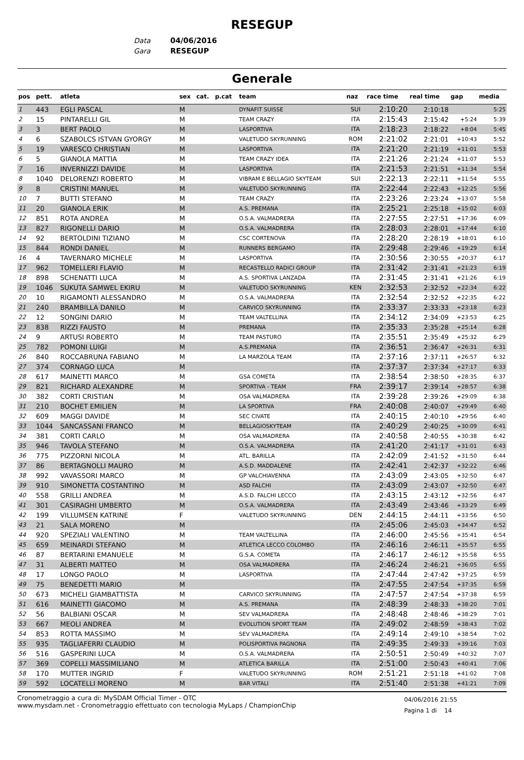RESEGUP
Data 04/06/2016
Gara RESEGUP
Generale
| pos | pett. | atleta | sex | cat. | p.cat | team | naz | race time | real time | gap | media |
| --- | --- | --- | --- | --- | --- | --- | --- | --- | --- | --- | --- |
| 1 | 443 | EGLI PASCAL | M | | | DYNAFIT SUISSE | SUI | 2:10:20 | 2:10:18 | | 5:25 |
| 2 | 15 | PINTARELLI GIL | M | | | TEAM CRAZY | ITA | 2:15:43 | 2:15:42 | +5:24 | 5:39 |
| 3 | 3 | BERT PAOLO | M | | | LASPORTIVA | ITA | 2:18:23 | 2:18:22 | +8:04 | 5:45 |
| 4 | 6 | SZABOLCS ISTVAN GYORGY | M | | | VALETUDO SKYRUNNING | ROM | 2:21:02 | 2:21:01 | +10:43 | 5:52 |
| 5 | 19 | VARESCO CHRISTIAN | M | | | LASPORTIVA | ITA | 2:21:20 | 2:21:19 | +11:01 | 5:53 |
| 6 | 5 | GIANOLA MATTIA | M | | | TEAM CRAZY IDEA | ITA | 2:21:26 | 2:21:24 | +11:07 | 5:53 |
| 7 | 16 | INVERNIZZI DAVIDE | M | | | LASPORTIVA | ITA | 2:21:53 | 2:21:51 | +11:34 | 5:54 |
| 8 | 1040 | DELORENZI ROBERTO | M | | | VIBRAM E BELLAGIO SKYTEAM | SUI | 2:22:13 | 2:22:11 | +11:54 | 5:55 |
| 9 | 8 | CRISTINI MANUEL | M | | | VALETUDO SKYRUNNING | ITA | 2:22:44 | 2:22:43 | +12:25 | 5:56 |
| 10 | 7 | BUTTI STEFANO | M | | | TEAM CRAZY | ITA | 2:23:26 | 2:23:24 | +13:07 | 5:58 |
| 11 | 20 | GIANOLA ERIK | M | | | A.S. PREMANA | ITA | 2:25:21 | 2:25:18 | +15:02 | 6:03 |
| 12 | 851 | ROTA ANDREA | M | | | O.S.A. VALMADRERA | ITA | 2:27:55 | 2:27:51 | +17:36 | 6:09 |
| 13 | 827 | RIGONELLI DARIO | M | | | O.S.A. VALMADRERA | ITA | 2:28:03 | 2:28:01 | +17:44 | 6:10 |
| 14 | 92 | BERTOLDINI TIZIANO | M | | | CSC CORTENOVA | ITA | 2:28:20 | 2:28:19 | +18:01 | 6:10 |
| 15 | 844 | RONDI DANIEL | M | | | RUNNERS BERGAMO | ITA | 2:29:48 | 2:29:46 | +19:29 | 6:14 |
| 16 | 4 | TAVERNARO MICHELE | M | | | LASPORTIVA | ITA | 2:30:56 | 2:30:55 | +20:37 | 6:17 |
| 17 | 962 | TOMELLERI FLAVIO | M | | | RECASTELLO RADICI GROUP | ITA | 2:31:42 | 2:31:41 | +21:23 | 6:19 |
| 18 | 898 | SCHENATTI LUCA | M | | | A.S. SPORTIVA LANZADA | ITA | 2:31:45 | 2:31:41 | +21:26 | 6:19 |
| 19 | 1046 | SUKUTA SAMWEL EKIRU | M | | | VALETUDO SKYRUNNING | KEN | 2:32:53 | 2:32:52 | +22:34 | 6:22 |
| 20 | 10 | RIGAMONTI ALESSANDRO | M | | | O.S.A. VALMADRERA | ITA | 2:32:54 | 2:32:52 | +22:35 | 6:22 |
| 21 | 240 | BRAMBILLA DANILO | M | | | CARVICO SKYRUNNING | ITA | 2:33:37 | 2:33:33 | +23:18 | 6:23 |
| 22 | 12 | SONGINI DARIO | M | | | TEAM VALTELLINA | ITA | 2:34:12 | 2:34:09 | +23:53 | 6:25 |
| 23 | 838 | RIZZI FAUSTO | M | | | PREMANA | ITA | 2:35:33 | 2:35:28 | +25:14 | 6:28 |
| 24 | 9 | ARTUSI ROBERTO | M | | | TEAM PASTURO | ITA | 2:35:51 | 2:35:49 | +25:32 | 6:29 |
| 25 | 782 | POMONI LUIGI | M | | | A.S.PREMANA | ITA | 2:36:51 | 2:36:47 | +26:31 | 6:31 |
| 26 | 840 | ROCCABRUNA FABIANO | M | | | LA MARZOLA TEAM | ITA | 2:37:16 | 2:37:11 | +26:57 | 6:32 |
| 27 | 374 | CORNAGO LUCA | M | | | | ITA | 2:37:37 | 2:37:34 | +27:17 | 6:33 |
| 28 | 617 | MAINETTI MARCO | M | | | GSA COMETA | ITA | 2:38:54 | 2:38:50 | +28:35 | 6:37 |
| 29 | 821 | RICHARD ALEXANDRE | M | | | SPORTIVA - TEAM | FRA | 2:39:17 | 2:39:14 | +28:57 | 6:38 |
| 30 | 382 | CORTI CRISTIAN | M | | | OSA VALMADRERA | ITA | 2:39:28 | 2:39:26 | +29:09 | 6:38 |
| 31 | 210 | BOCHET EMILIEN | M | | | LA SPORTIVA | FRA | 2:40:08 | 2:40:07 | +29:49 | 6:40 |
| 32 | 609 | MAGGI DAVIDE | M | | | SEC CIVATE | ITA | 2:40:15 | 2:40:10 | +29:56 | 6:40 |
| 33 | 1044 | SANCASSANI FRANCO | M | | | BELLAGIOSKYTEAM | ITA | 2:40:29 | 2:40:25 | +30:09 | 6:41 |
| 34 | 381 | CORTI CARLO | M | | | OSA VALMADRERA | ITA | 2:40:58 | 2:40:55 | +30:38 | 6:42 |
| 35 | 946 | TAVOLA STEFANO | M | | | O.S.A. VALMADRERA | ITA | 2:41:20 | 2:41:17 | +31:01 | 6:43 |
| 36 | 775 | PIZZORNI NICOLA | M | | | ATL. BARILLA | ITA | 2:42:09 | 2:41:52 | +31:50 | 6:44 |
| 37 | 86 | BERTAGNOLLI MAURO | M | | | A.S.D. MADDALENE | ITA | 2:42:41 | 2:42:37 | +32:22 | 6:46 |
| 38 | 992 | VAVASSORI MARCO | M | | | GP VALCHIAVENNA | ITA | 2:43:09 | 2:43:05 | +32:50 | 6:47 |
| 39 | 910 | SIMONETTA COSTANTINO | M | | | ASD FALCHI | ITA | 2:43:09 | 2:43:07 | +32:50 | 6:47 |
| 40 | 558 | GRILLI ANDREA | M | | | A.S.D. FALCHI LECCO | ITA | 2:43:15 | 2:43:12 | +32:56 | 6:47 |
| 41 | 301 | CASIRAGHI UMBERTO | M | | | O.S.A. VALMADRERA | ITA | 2:43:49 | 2:43:46 | +33:29 | 6:49 |
| 42 | 199 | VILLUMSEN KATRINE | F | | | VALETUDO SKYRUNNING | DEN | 2:44:15 | 2:44:11 | +33:56 | 6:50 |
| 43 | 21 | SALA MORENO | M | | | | ITA | 2:45:06 | 2:45:03 | +34:47 | 6:52 |
| 44 | 920 | SPEZIALI VALENTINO | M | | | TEAM VALTELLINA | ITA | 2:46:00 | 2:45:56 | +35:41 | 6:54 |
| 45 | 659 | MEINARDI STEFANO | M | | | ATLETICA LECCO COLOMBO | ITA | 2:46:16 | 2:46:11 | +35:57 | 6:55 |
| 46 | 87 | BERTARINI EMANUELE | M | | | G.S.A. COMETA | ITA | 2:46:17 | 2:46:12 | +35:58 | 6:55 |
| 47 | 31 | ALBERTI MATTEO | M | | | OSA VALMADRERA | ITA | 2:46:24 | 2:46:21 | +36:05 | 6:55 |
| 48 | 17 | LONGO PAOLO | M | | | LASPORTIVA | ITA | 2:47:44 | 2:47:42 | +37:25 | 6:59 |
| 49 | 75 | BENEDETTI MARIO | M | | | | ITA | 2:47:55 | 2:47:54 | +37:35 | 6:59 |
| 50 | 673 | MICHELI GIAMBATTISTA | M | | | CARVICO SKYRUNNING | ITA | 2:47:57 | 2:47:54 | +37:38 | 6:59 |
| 51 | 616 | MAINETTI GIACOMO | M | | | A.S. PREMANA | ITA | 2:48:39 | 2:48:33 | +38:20 | 7:01 |
| 52 | 56 | BALBIANI OSCAR | M | | | SEV VALMADRERA | ITA | 2:48:48 | 2:48:46 | +38:29 | 7:01 |
| 53 | 667 | MEOLI ANDREA | M | | | EVOLUTION SPORT TEAM | ITA | 2:49:02 | 2:48:59 | +38:43 | 7:02 |
| 54 | 853 | ROTTA MASSIMO | M | | | SEV VALMADRERA | ITA | 2:49:14 | 2:49:10 | +38:54 | 7:02 |
| 55 | 935 | TAGLIAFERRI CLAUDIO | M | | | POLISPORTIVA PAGNONA | ITA | 2:49:35 | 2:49:33 | +39:16 | 7:03 |
| 56 | 516 | GASPERINI LUCA | M | | | O.S.A. VALMADRERA | ITA | 2:50:51 | 2:50:49 | +40:32 | 7:07 |
| 57 | 369 | COPELLI MASSIMILIANO | M | | | ATLETICA BARILLA | ITA | 2:51:00 | 2:50:43 | +40:41 | 7:06 |
| 58 | 170 | MUTTER INGRID | F | | | VALETUDO SKYRUNNING | ROM | 2:51:21 | 2:51:18 | +41:02 | 7:08 |
| 59 | 592 | LOCATELLI MORENO | M | | | BAR VITALI | ITA | 2:51:40 | 2:51:38 | +41:21 | 7:09 |
Cronometraggio a cura di: MySDAM Official Timer - OTC
www.mysdam.net - Cronometraggio effettuato con tecnologia MyLaps / ChampionChip
04/06/2016 21:55
Pagina 1 di 14